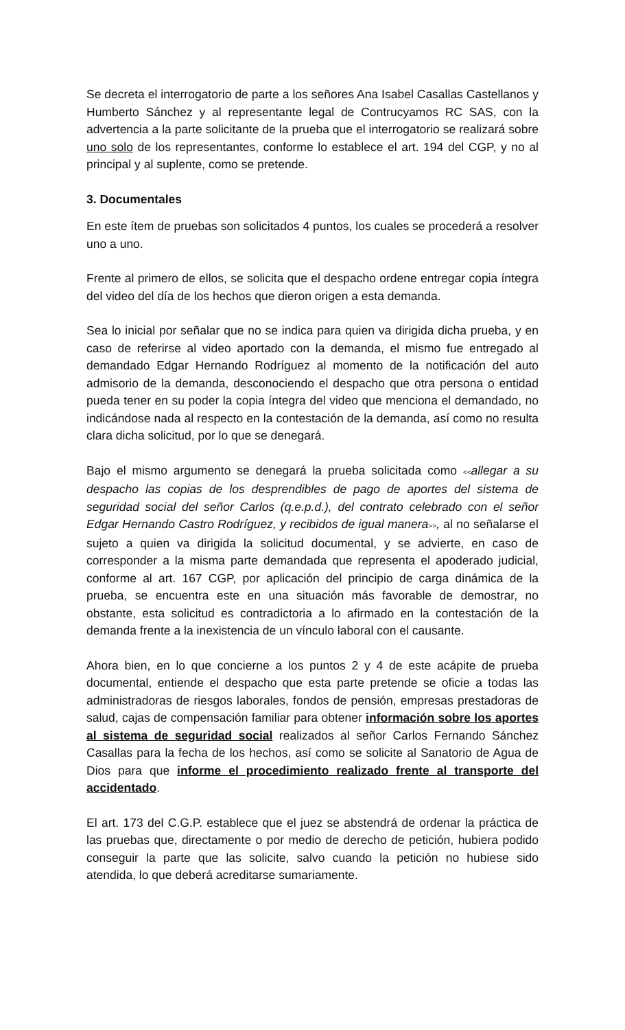Se decreta el interrogatorio de parte a los señores Ana Isabel Casallas Castellanos y Humberto Sánchez y al representante legal de Contrucyamos RC SAS, con la advertencia a la parte solicitante de la prueba que el interrogatorio se realizará sobre uno solo de los representantes, conforme lo establece el art. 194 del CGP, y no al principal y al suplente, como se pretende.
3. Documentales
En este ítem de pruebas son solicitados 4 puntos, los cuales se procederá a resolver uno a uno.
Frente al primero de ellos, se solicita que el despacho ordene entregar copia íntegra del video del día de los hechos que dieron origen a esta demanda.
Sea lo inicial por señalar que no se indica para quien va dirigida dicha prueba, y en caso de referirse al video aportado con la demanda, el mismo fue entregado al demandado Edgar Hernando Rodríguez al momento de la notificación del auto admisorio de la demanda, desconociendo el despacho que otra persona o entidad pueda tener en su poder la copia íntegra del video que menciona el demandado, no indicándose nada al respecto en la contestación de la demanda, así como no resulta clara dicha solicitud, por lo que se denegará.
Bajo el mismo argumento se denegará la prueba solicitada como <<allegar a su despacho las copias de los desprendibles de pago de aportes del sistema de seguridad social del señor Carlos (q.e.p.d.), del contrato celebrado con el señor Edgar Hernando Castro Rodríguez, y recibidos de igual manera>>, al no señalarse el sujeto a quien va dirigida la solicitud documental, y se advierte, en caso de corresponder a la misma parte demandada que representa el apoderado judicial, conforme al art. 167 CGP, por aplicación del principio de carga dinámica de la prueba, se encuentra este en una situación más favorable de demostrar, no obstante, esta solicitud es contradictoria a lo afirmado en la contestación de la demanda frente a la inexistencia de un vínculo laboral con el causante.
Ahora bien, en lo que concierne a los puntos 2 y 4 de este acápite de prueba documental, entiende el despacho que esta parte pretende se oficie a todas las administradoras de riesgos laborales, fondos de pensión, empresas prestadoras de salud, cajas de compensación familiar para obtener información sobre los aportes al sistema de seguridad social realizados al señor Carlos Fernando Sánchez Casallas para la fecha de los hechos, así como se solicite al Sanatorio de Agua de Dios para que informe el procedimiento realizado frente al transporte del accidentado.
El art. 173 del C.G.P. establece que el juez se abstendrá de ordenar la práctica de las pruebas que, directamente o por medio de derecho de petición, hubiera podido conseguir la parte que las solicite, salvo cuando la petición no hubiese sido atendida, lo que deberá acreditarse sumariamente.